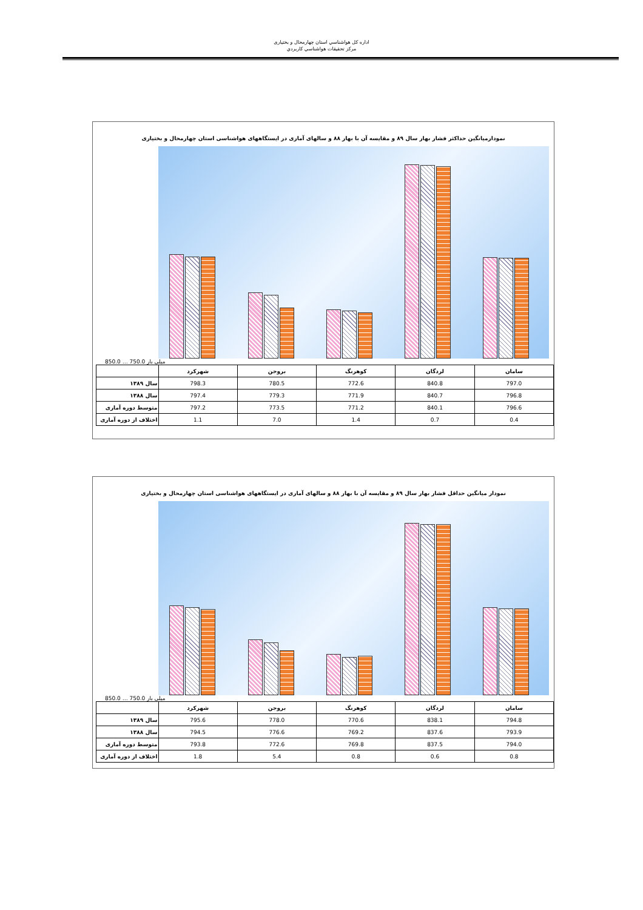اداره کل هواشناسي استان چهارمحال و بختياری
مرکز تحقيقات هواشناسي کاربردي
نمودارمیانگین حداکثر فشار بهار سال ۸۹ و مقایسه آن با بهار ۸۸ و سالهای آماری در ایستگاههای هواشناسی استان چهارمحال و بختیاری
850.0 … 750.0 میلی بار
| | شهرکرد | بروجن | کوهرنگ | لردگان | سامان |
| سال ۱۳۸۹ | 798.3 | 780.5 | 772.6 | 840.8 | 797.0 |
| سال ۱۳۸۸ | 797.4 | 779.3 | 771.9 | 840.7 | 796.8 |
| متوسط دوره آماری | 797.2 | 773.5 | 771.2 | 840.1 | 796.6 |
| اختلاف از دوره آماری | 1.1 | 7.0 | 1.4 | 0.7 | 0.4 |
نمودار میانگین حداقل فشار بهار سال ۸۹ و مقایسه آن با بهار ۸۸ و سالهای آماری در ایستگاههای هواشناسی استان چهارمحال و بختیاری
850.0 … 750.0 میلی بار
| | شهرکرد | بروجن | کوهرنگ | لردگان | سامان |
| سال ۱۳۸۹ | 795.6 | 778.0 | 770.6 | 838.1 | 794.8 |
| سال ۱۳۸۸ | 794.5 | 776.6 | 769.2 | 837.6 | 793.9 |
| متوسط دوره آماری | 793.8 | 772.6 | 769.8 | 837.5 | 794.0 |
| اختلاف از دوره آماری | 1.8 | 5.4 | 0.8 | 0.6 | 0.8 |